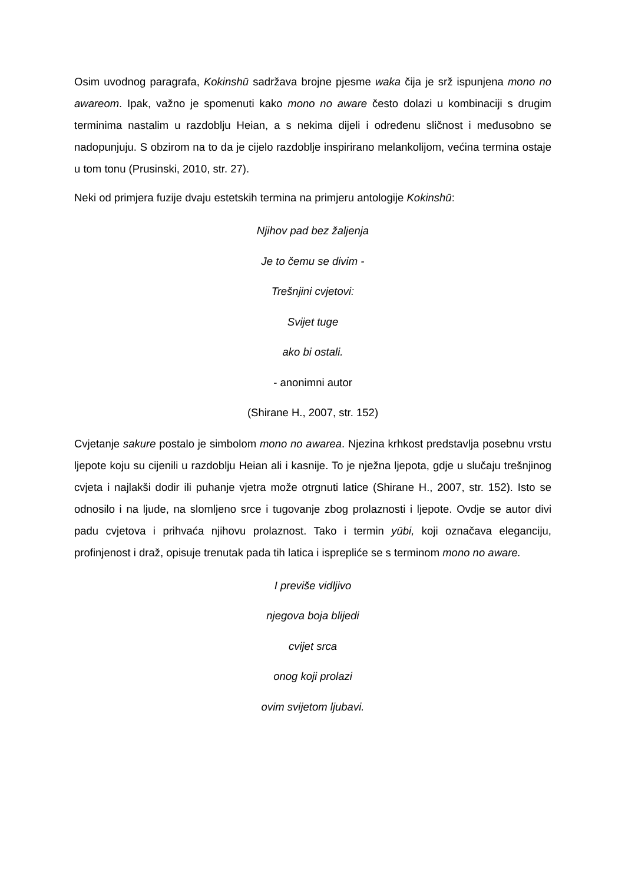Osim uvodnog paragrafa, Kokinshū sadržava brojne pjesme waka čija je srž ispunjena mono no awareom. Ipak, važno je spomenuti kako mono no aware često dolazi u kombinaciji s drugim terminima nastalim u razdoblju Heian, a s nekima dijeli i određenu sličnost i međusobno se nadopunjuju. S obzirom na to da je cijelo razdoblje inspirirano melankolijom, većina termina ostaje u tom tonu (Prusinski, 2010, str. 27).
Neki od primjera fuzije dvaju estetskih termina na primjeru antologije Kokinshū:
Njihov pad bez žaljenja
Je to čemu se divim -
Trešnjini cvjetovi:
Svijet tuge
ako bi ostali.
- anonimni autor
(Shirane H., 2007, str. 152)
Cvjetanje sakure postalo je simbolom mono no awarea. Njezina krhkost predstavlja posebnu vrstu ljepote koju su cijenili u razdoblju Heian ali i kasnije. To je nježna ljepota, gdje u slučaju trešnjinog cvjeta i najlakši dodir ili puhanje vjetra može otrgnuti latice (Shirane H., 2007, str. 152). Isto se odnosilo i na ljude, na slomljeno srce i tugovanje zbog prolaznosti i ljepote. Ovdje se autor divi padu cvjetova i prihvaća njihovu prolaznost. Tako i termin yūbi, koji označava eleganciju, profinjenost i draž, opisuje trenutak pada tih latica i isprepliće se s terminom mono no aware.
I previše vidljivo
njegova boja blijedi
cvijet srca
onog koji prolazi
ovim svijetom ljubavi.